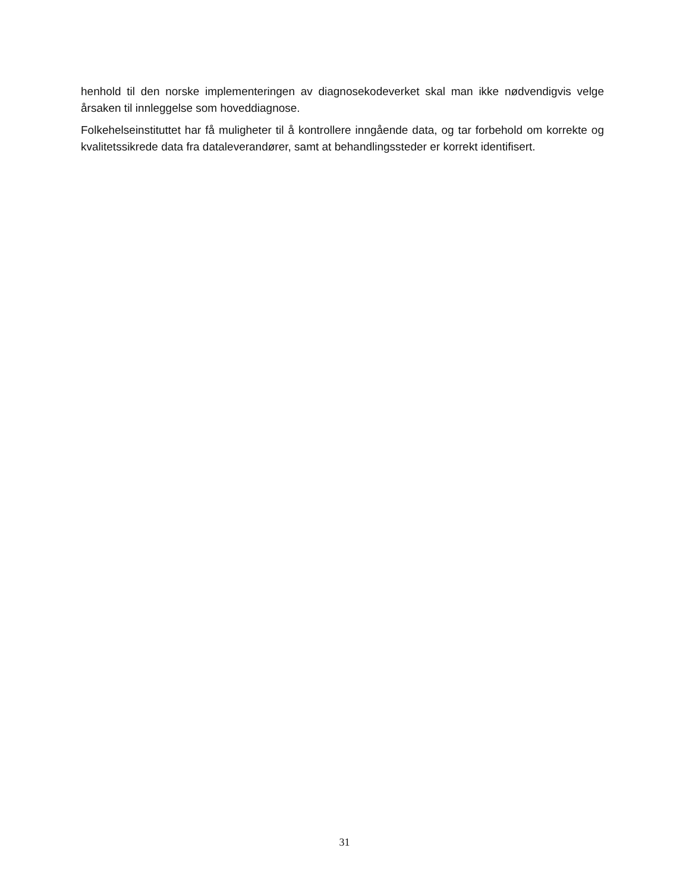henhold til den norske implementeringen av diagnosekodeverket skal man ikke nødvendigvis velge årsaken til innleggelse som hoveddiagnose.
Folkehelseinstituttet har få muligheter til å kontrollere inngående data, og tar forbehold om korrekte og kvalitetssikrede data fra dataleverandører, samt at behandlingssteder er korrekt identifisert.
31